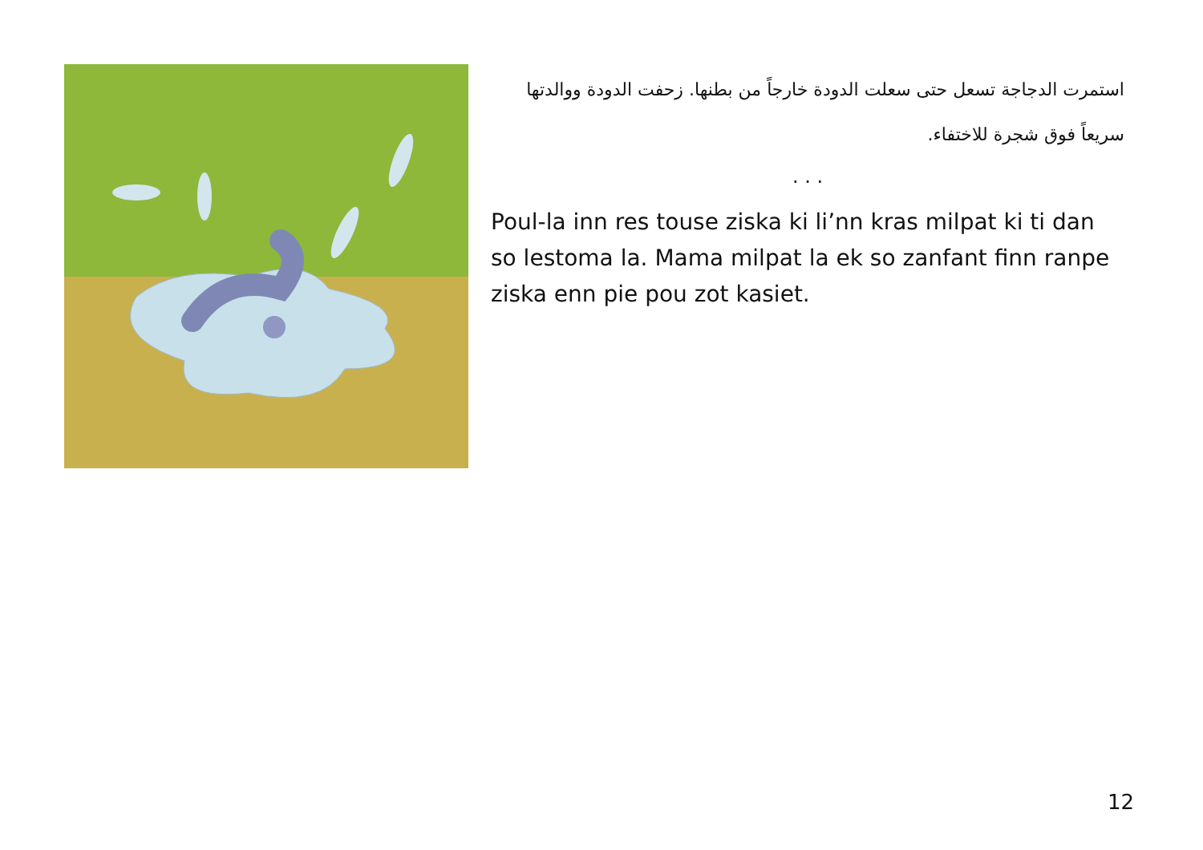استمرت الدجاجة تسعل حتى سعلت الدودة خارجاً من بطنها. زحفت الدودة ووالدتها سريعاً فوق شجرة للاختفاء.
. . .
Poul-la inn res touse ziska ki li’nn kras milpat ki ti dan so lestoma la. Mama milpat la ek so zanfant finn ranpe ziska enn pie pou zot kasiet.
12